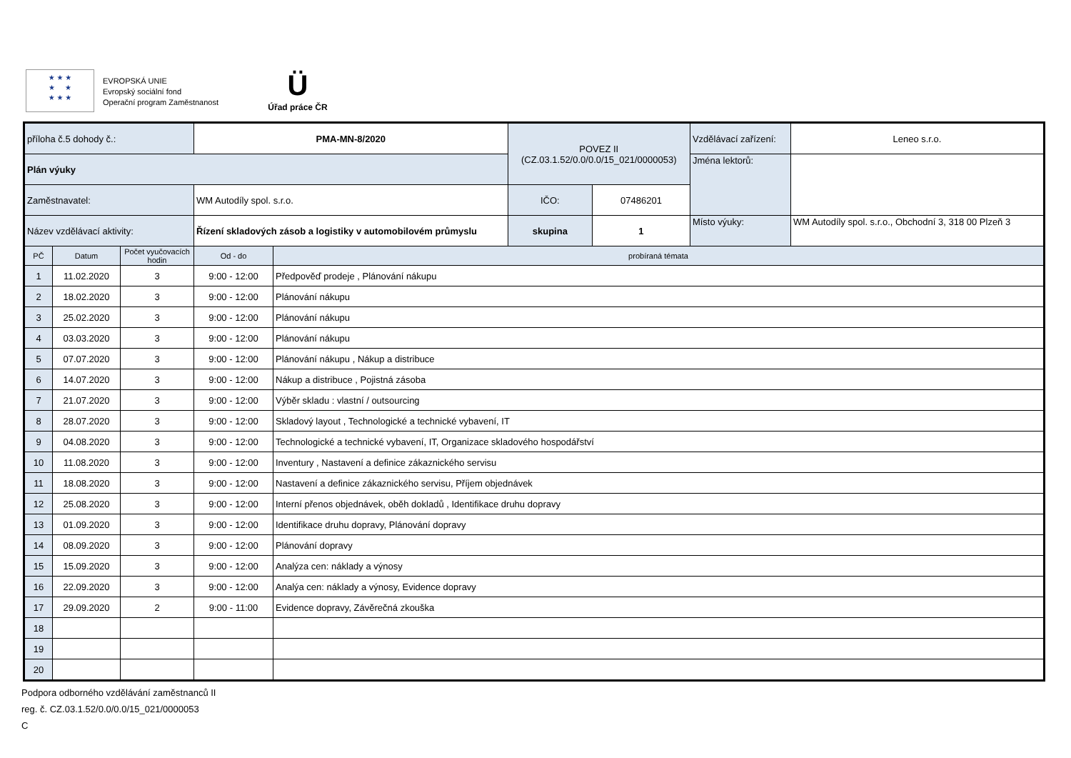★ ★ ★
★ ★
★ ★ ★
EVROPSKÁ UNIE
Evropský sociální fond
Operační program Zaměstnanost
Ü
Úřad práce ČR
| příloha č.5 dohody č.: | | | PMA-MN-8/2020 | | POVEZ II (CZ.03.1.52/0.0/0.0/15_021/0000053) | | Vzdělávací zařízení: | Leneo s.r.o. |
| Plán výuky | | | | | | | Jména lektorů: | |
| Zaměstnavatel: | | | WM Autodíly spol. s.r.o. | | IČO: | 07486201 | | |
| Název vzdělávací aktivity: | | | Řízení skladových zásob a logistiky v automobilovém průmyslu | | skupina | 1 | Místo výuky: | WM Autodíly spol. s.r.o., Obchodní 3, 318 00 Plzeň 3 |
| PČ | Datum | Počet vyučovacích hodin | Od - do | probíraná témata | | | | |
| 1 | 11.02.2020 | 3 | 9:00 - 12:00 | Předpověď prodeje , Plánování nákupu | | | | |
| 2 | 18.02.2020 | 3 | 9:00 - 12:00 | Plánování nákupu | | | | |
| 3 | 25.02.2020 | 3 | 9:00 - 12:00 | Plánování nákupu | | | | |
| 4 | 03.03.2020 | 3 | 9:00 - 12:00 | Plánování nákupu | | | | |
| 5 | 07.07.2020 | 3 | 9:00 - 12:00 | Plánování nákupu , Nákup a distribuce | | | | |
| 6 | 14.07.2020 | 3 | 9:00 - 12:00 | Nákup a distribuce , Pojistná zásoba | | | | |
| 7 | 21.07.2020 | 3 | 9:00 - 12:00 | Výběr skladu : vlastní / outsourcing | | | | |
| 8 | 28.07.2020 | 3 | 9:00 - 12:00 | Skladový layout , Technologické a technické vybavení, IT | | | | |
| 9 | 04.08.2020 | 3 | 9:00 - 12:00 | Technologické a technické vybavení, IT, Organizace skladového hospodářství | | | | |
| 10 | 11.08.2020 | 3 | 9:00 - 12:00 | Inventury , Nastavení a definice zákaznického servisu | | | | |
| 11 | 18.08.2020 | 3 | 9:00 - 12:00 | Nastavení a definice zákaznického servisu, Příjem objednávek | | | | |
| 12 | 25.08.2020 | 3 | 9:00 - 12:00 | Interní přenos objednávek, oběh dokladů , Identifikace druhu dopravy | | | | |
| 13 | 01.09.2020 | 3 | 9:00 - 12:00 | Identifikace druhu dopravy, Plánování dopravy | | | | |
| 14 | 08.09.2020 | 3 | 9:00 - 12:00 | Plánování dopravy | | | | |
| 15 | 15.09.2020 | 3 | 9:00 - 12:00 | Analýza cen: náklady a výnosy | | | | |
| 16 | 22.09.2020 | 3 | 9:00 - 12:00 | Analýa cen: náklady a výnosy, Evidence dopravy | | | | |
| 17 | 29.09.2020 | 2 | 9:00 - 11:00 | Evidence dopravy, Závěrečná zkouška | | | | |
| 18 | | | | | | | | |
| 19 | | | | | | | | |
| 20 | | | | | | | | |
Podpora odborného vzdělávání zaměstnanců II
reg. č. CZ.03.1.52/0.0/0.0/15_021/0000053
C